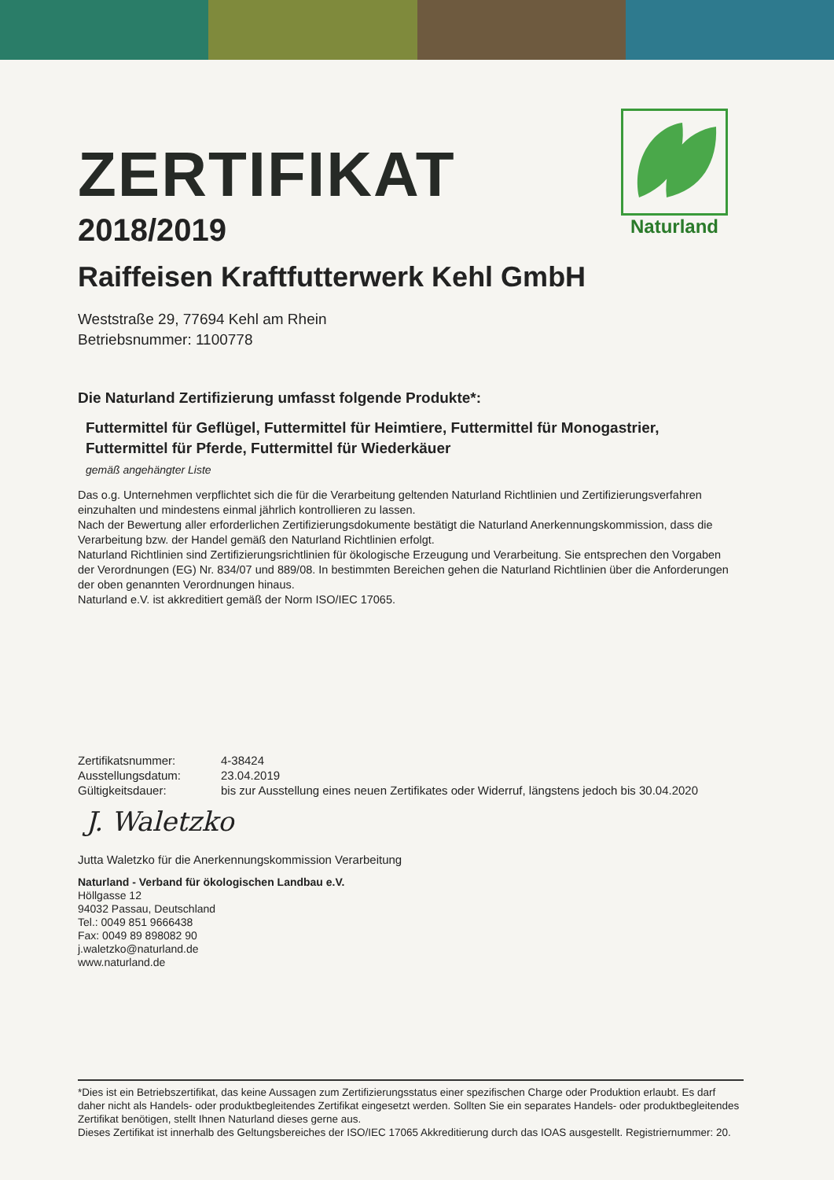Naturland
ZERTIFIKAT
2018/2019
Raiffeisen Kraftfutterwerk Kehl GmbH
Weststraße 29, 77694 Kehl am Rhein
Betriebsnummer: 1100778
Die Naturland Zertifizierung umfasst folgende Produkte*:
Futtermittel für Geflügel, Futtermittel für Heimtiere, Futtermittel für Monogastrier, Futtermittel für Pferde, Futtermittel für Wiederkäuer
gemäß angehängter Liste
Das o.g. Unternehmen verpflichtet sich die für die Verarbeitung geltenden Naturland Richtlinien und Zertifizierungsverfahren einzuhalten und mindestens einmal jährlich kontrollieren zu lassen.
Nach der Bewertung aller erforderlichen Zertifizierungsdokumente bestätigt die Naturland Anerkennungskommission, dass die Verarbeitung bzw. der Handel gemäß den Naturland Richtlinien erfolgt.
Naturland Richtlinien sind Zertifizierungsrichtlinien für ökologische Erzeugung und Verarbeitung. Sie entsprechen den Vorgaben der Verordnungen (EG) Nr. 834/07 und 889/08. In bestimmten Bereichen gehen die Naturland Richtlinien über die Anforderungen der oben genannten Verordnungen hinaus.
Naturland e.V. ist akkreditiert gemäß der Norm ISO/IEC 17065.
| Zertifikatsnummer: | 4-38424 |
| Ausstellungsdatum: | 23.04.2019 |
| Gültigkeitsdauer: | bis zur Ausstellung eines neuen Zertifikates oder Widerruf, längstens jedoch bis 30.04.2020 |
J. Waletzko
Jutta Waletzko für die Anerkennungskommission Verarbeitung
Naturland - Verband für ökologischen Landbau e.V.
Höllgasse 12
94032 Passau, Deutschland
Tel.: 0049 851 9666438
Fax: 0049 89 898082 90
j.waletzko@naturland.de
www.naturland.de
*Dies ist ein Betriebszertifikat, das keine Aussagen zum Zertifizierungsstatus einer spezifischen Charge oder Produktion erlaubt. Es darf daher nicht als Handels- oder produktbegleitendes Zertifikat eingesetzt werden. Sollten Sie ein separates Handels- oder produktbegleitendes Zertifikat benötigen, stellt Ihnen Naturland dieses gerne aus.
Dieses Zertifikat ist innerhalb des Geltungsbereiches der ISO/IEC 17065 Akkreditierung durch das IOAS ausgestellt. Registriernummer: 20.